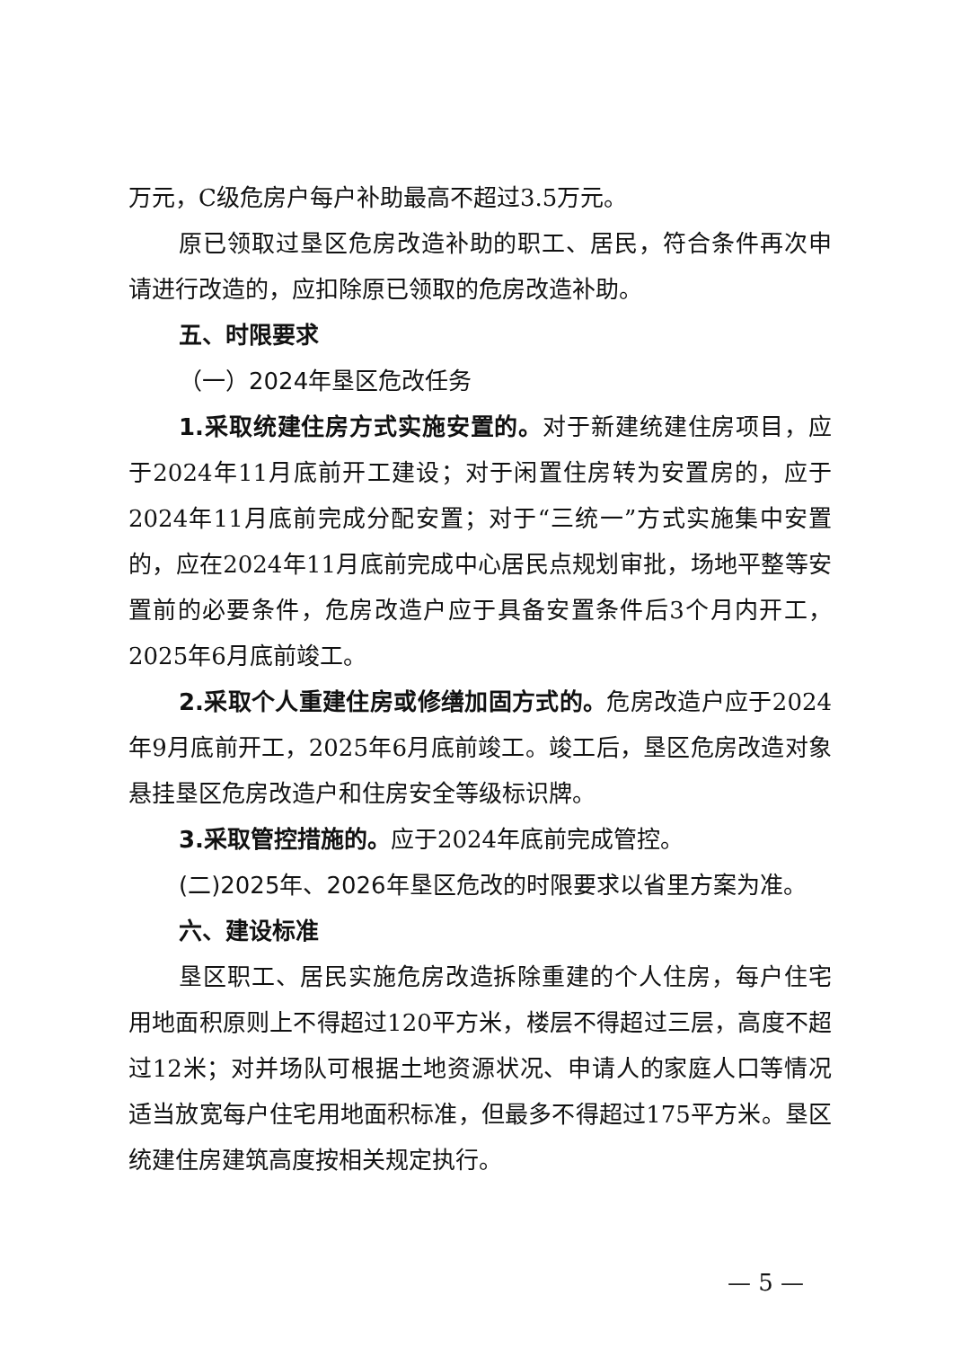万元，C级危房户每户补助最高不超过3.5万元。
原已领取过垦区危房改造补助的职工、居民，符合条件再次申请进行改造的，应扣除原已领取的危房改造补助。
五、时限要求
（一）2024年垦区危改任务
1.采取统建住房方式实施安置的。对于新建统建住房项目，应于2024年11月底前开工建设；对于闲置住房转为安置房的，应于2024年11月底前完成分配安置；对于“三统一”方式实施集中安置的，应在2024年11月底前完成中心居民点规划审批，场地平整等安置前的必要条件，危房改造户应于具备安置条件后3个月内开工，2025年6月底前竣工。
2.采取个人重建住房或修缮加固方式的。危房改造户应于2024年9月底前开工，2025年6月底前竣工。竣工后，垦区危房改造对象悬挂垦区危房改造户和住房安全等级标识牌。
3.采取管控措施的。应于2024年底前完成管控。
(二)2025年、2026年垦区危改的时限要求以省里方案为准。
六、建设标准
垦区职工、居民实施危房改造拆除重建的个人住房，每户住宅用地面积原则上不得超过120平方米，楼层不得超过三层，高度不超过12米；对并场队可根据土地资源状况、申请人的家庭人口等情况适当放宽每户住宅用地面积标准，但最多不得超过175平方米。垦区统建住房建筑高度按相关规定执行。
— 5 —